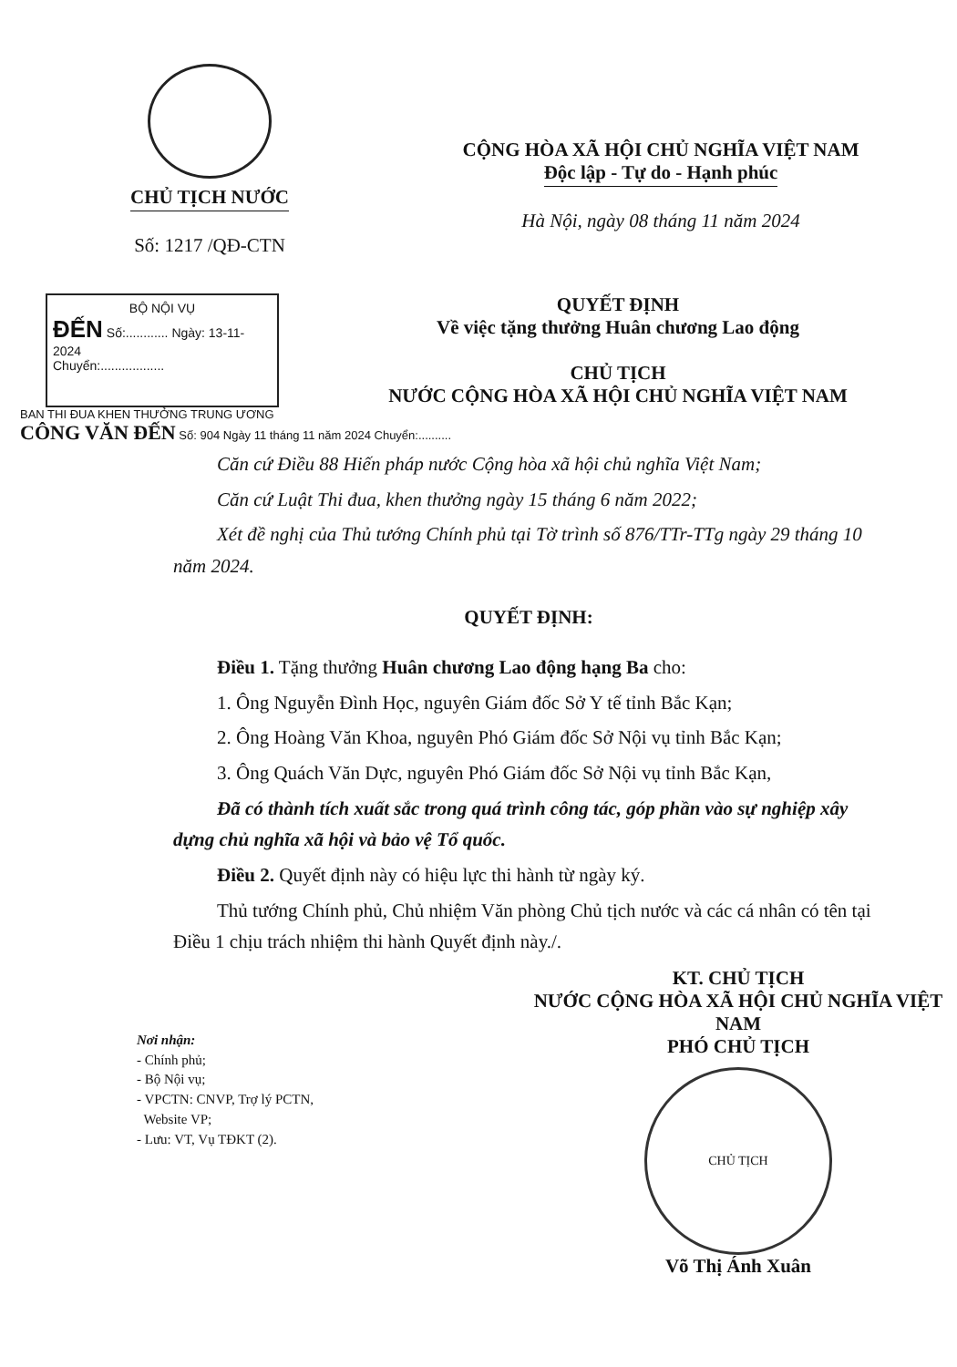CHỦ TỊCH NƯỚC
Số: 1217 /QĐ-CTN
CỘNG HÒA XÃ HỘI CHỦ NGHĨA VIỆT NAM
Độc lập - Tự do - Hạnh phúc
Hà Nội, ngày 08 tháng 11 năm 2024
BỘ NỘI VỤ
ĐẾN Số:............ Ngày: 13-11-2024
Chuyển:..................
QUYẾT ĐỊNH
Về việc tặng thưởng Huân chương Lao động
CHỦ TỊCH
NƯỚC CỘNG HÒA XÃ HỘI CHỦ NGHĨA VIỆT NAM
BAN THI ĐUA KHEN THƯỞNG TRUNG ƯƠNG
CÔNG VĂN ĐẾN Số: 904 Ngày 11 tháng 11 năm 2024 Chuyển:..........
Căn cứ Điều 88 Hiến pháp nước Cộng hòa xã hội chủ nghĩa Việt Nam;
Căn cứ Luật Thi đua, khen thưởng ngày 15 tháng 6 năm 2022;
Xét đề nghị của Thủ tướng Chính phủ tại Tờ trình số 876/TTr-TTg ngày 29 tháng 10 năm 2024.
QUYẾT ĐỊNH:
Điều 1. Tặng thưởng Huân chương Lao động hạng Ba cho:
1. Ông Nguyễn Đình Học, nguyên Giám đốc Sở Y tế tỉnh Bắc Kạn;
2. Ông Hoàng Văn Khoa, nguyên Phó Giám đốc Sở Nội vụ tỉnh Bắc Kạn;
3. Ông Quách Văn Dực, nguyên Phó Giám đốc Sở Nội vụ tỉnh Bắc Kạn,
Đã có thành tích xuất sắc trong quá trình công tác, góp phần vào sự nghiệp xây dựng chủ nghĩa xã hội và bảo vệ Tổ quốc.
Điều 2. Quyết định này có hiệu lực thi hành từ ngày ký.
Thủ tướng Chính phủ, Chủ nhiệm Văn phòng Chủ tịch nước và các cá nhân có tên tại Điều 1 chịu trách nhiệm thi hành Quyết định này./.
Nơi nhận:
- Chính phủ;
- Bộ Nội vụ;
- VPCTN: CNVP, Trợ lý PCTN,
Website VP;
- Lưu: VT, Vụ TĐKT (2).
KT. CHỦ TỊCH
NƯỚC CỘNG HÒA XÃ HỘI CHỦ NGHĨA VIỆT NAM
PHÓ CHỦ TỊCH
CHỦ TỊCH
Võ Thị Ánh Xuân